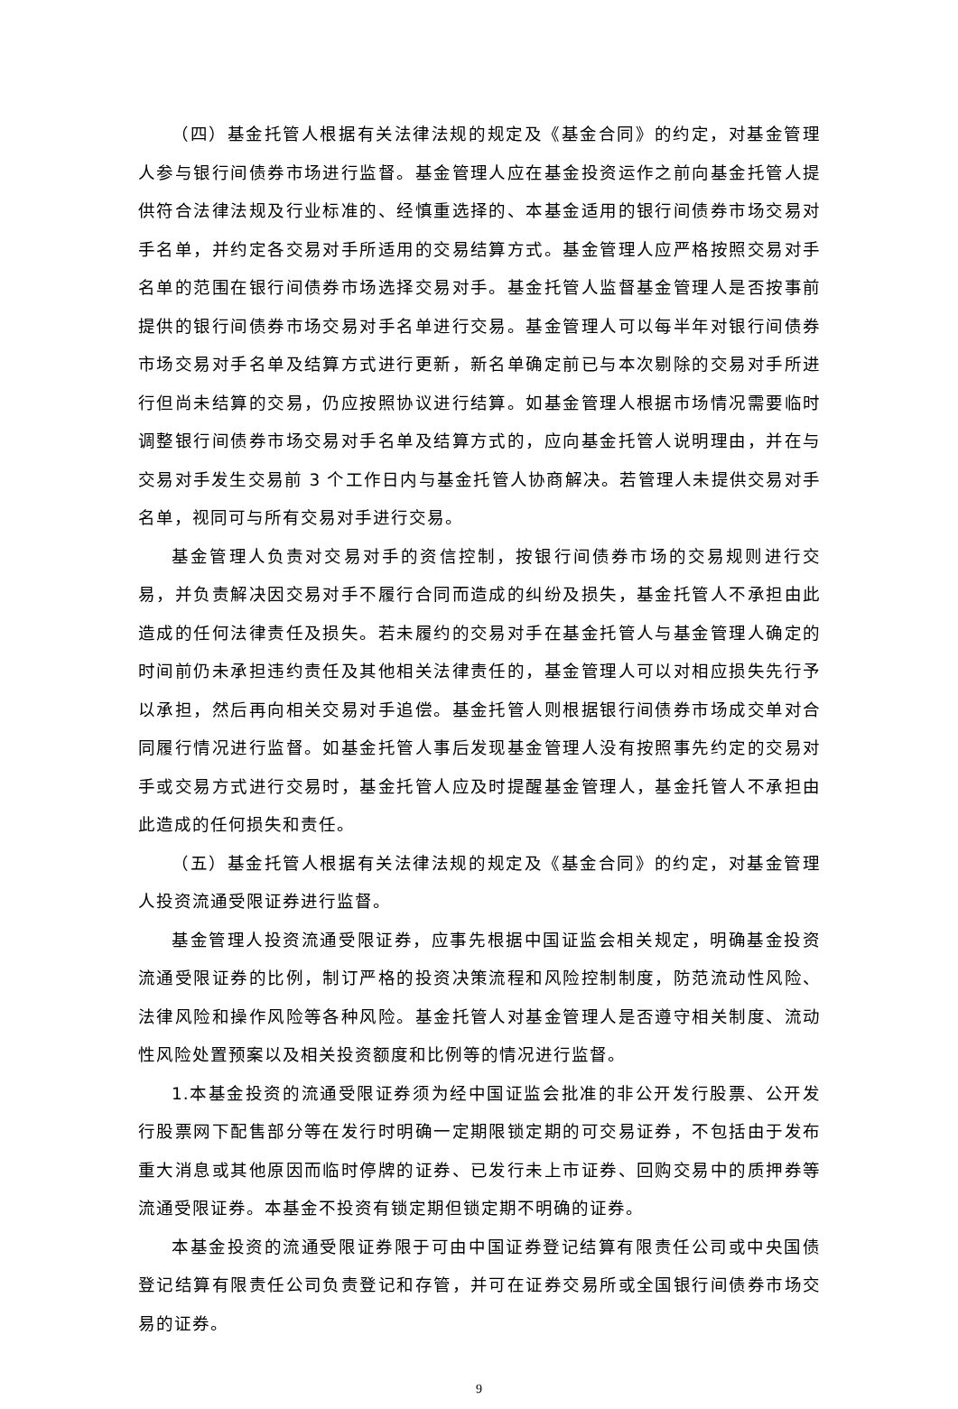（四）基金托管人根据有关法律法规的规定及《基金合同》的约定，对基金管理人参与银行间债券市场进行监督。基金管理人应在基金投资运作之前向基金托管人提供符合法律法规及行业标准的、经慎重选择的、本基金适用的银行间债券市场交易对手名单，并约定各交易对手所适用的交易结算方式。基金管理人应严格按照交易对手名单的范围在银行间债券市场选择交易对手。基金托管人监督基金管理人是否按事前提供的银行间债券市场交易对手名单进行交易。基金管理人可以每半年对银行间债券市场交易对手名单及结算方式进行更新，新名单确定前已与本次剔除的交易对手所进行但尚未结算的交易，仍应按照协议进行结算。如基金管理人根据市场情况需要临时调整银行间债券市场交易对手名单及结算方式的，应向基金托管人说明理由，并在与交易对手发生交易前 3 个工作日内与基金托管人协商解决。若管理人未提供交易对手名单，视同可与所有交易对手进行交易。
基金管理人负责对交易对手的资信控制，按银行间债券市场的交易规则进行交易，并负责解决因交易对手不履行合同而造成的纠纷及损失，基金托管人不承担由此造成的任何法律责任及损失。若未履约的交易对手在基金托管人与基金管理人确定的时间前仍未承担违约责任及其他相关法律责任的，基金管理人可以对相应损失先行予以承担，然后再向相关交易对手追偿。基金托管人则根据银行间债券市场成交单对合同履行情况进行监督。如基金托管人事后发现基金管理人没有按照事先约定的交易对手或交易方式进行交易时，基金托管人应及时提醒基金管理人，基金托管人不承担由此造成的任何损失和责任。
（五）基金托管人根据有关法律法规的规定及《基金合同》的约定，对基金管理人投资流通受限证券进行监督。
基金管理人投资流通受限证券，应事先根据中国证监会相关规定，明确基金投资流通受限证券的比例，制订严格的投资决策流程和风险控制制度，防范流动性风险、法律风险和操作风险等各种风险。基金托管人对基金管理人是否遵守相关制度、流动性风险处置预案以及相关投资额度和比例等的情况进行监督。
1.本基金投资的流通受限证券须为经中国证监会批准的非公开发行股票、公开发行股票网下配售部分等在发行时明确一定期限锁定期的可交易证券，不包括由于发布重大消息或其他原因而临时停牌的证券、已发行未上市证券、回购交易中的质押券等流通受限证券。本基金不投资有锁定期但锁定期不明确的证券。
本基金投资的流通受限证券限于可由中国证券登记结算有限责任公司或中央国债登记结算有限责任公司负责登记和存管，并可在证券交易所或全国银行间债券市场交易的证券。
9